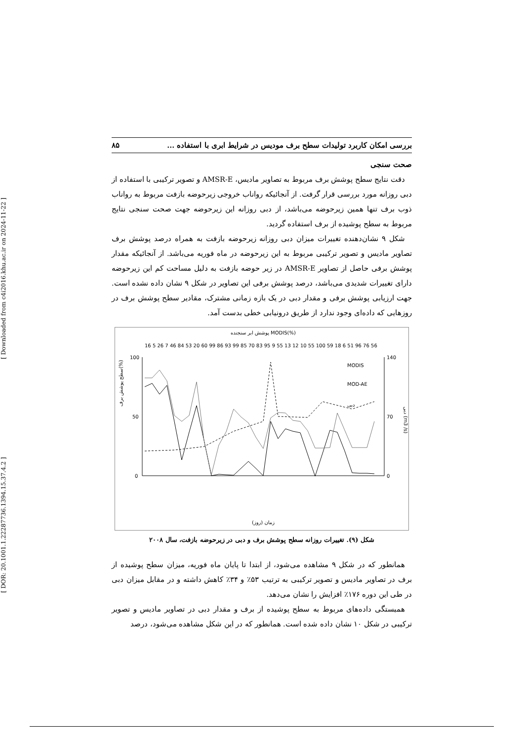[ DOR: 20.1001.1.22287736.1394.15.37.4.2 ] [ Downloaded from c4i2016.khu.ac.ir on 2024-11-22 ]
بررسی امکان کاربرد تولیدات سطح برف مودیس در شرایط ابری با استفاده ... ۸۵
صحت سنجی
دقت نتایج سطح پوشش برف مربوط به تصاویر مادیس، AMSR-E و تصویر ترکیبی با استفاده از دبی روزانه مورد بررسی قرار گرفت. از آنجائیکه رواناب خروجی زیرحوضه بازفت مربوط به رواناب ذوب برف تنها همین زیرحوضه می‌باشد، از دبی روزانه این زیرحوضه جهت صحت سنجی نتایج مربوط به سطح پوشیده از برف استفاده گردید.
شکل ۹ نشان‌دهنده تغییرات میزان دبی روزانه زیرحوضه بازفت به همراه درصد پوشش برف تصاویر مادیس و تصویر ترکیبی مربوط به این زیرحوضه در ماه فوریه می‌باشد. از آنجائیکه مقدار پوشش برفی حاصل از تصاویر AMSR-E در زیر حوضه بازفت به دلیل مساحت کم این زیرحوضه دارای تغییرات شدیدی می‌باشد، درصد پوشش برفی این تصاویر در شکل ۹ نشان داده نشده است. جهت ارزیابی پوشش برفی و مقدار دبی در یک بازه زمانی مشترک، مقادیر سطح پوشش برف در روزهایی که داده‌ای وجود ندارد از طریق درونیابی خطی بدست آمد.
پوشش ابر سنجنده MODIS(%)
16 5 26 7 46 84 53 20 60 99 86 93 99 85 70 83 95 9 55 13 12 10 55 100 59 18 6 51 96 76 56
100
50
0
140
70
0
MODIS
MOD-AE
دبی
زمان (روز)
سطح پوشش برف(%)
دبی (m3 /s)
شکل (۹). تغییرات روزانه سطح پوشش برف و دبی در زیرحوضه بازفت، سال ۲۰۰۸
همانطور که در شکل ۹ مشاهده می‌شود، از ابتدا تا پایان ماه فوریه، میزان سطح پوشیده از برف در تصاویر مادیس و تصویر ترکیبی به ترتیب ۵۳٪ و ۳۴٪ کاهش داشته و در مقابل میزان دبی در طی این دوره ۱۷۶٪ افزایش را نشان می‌دهد.
همبستگی داده‌های مربوط به سطح پوشیده از برف و مقدار دبی در تصاویر مادیس و تصویر ترکیبی در شکل ۱۰ نشان داده شده است. همانطور که در این شکل مشاهده می‌شود، درصد